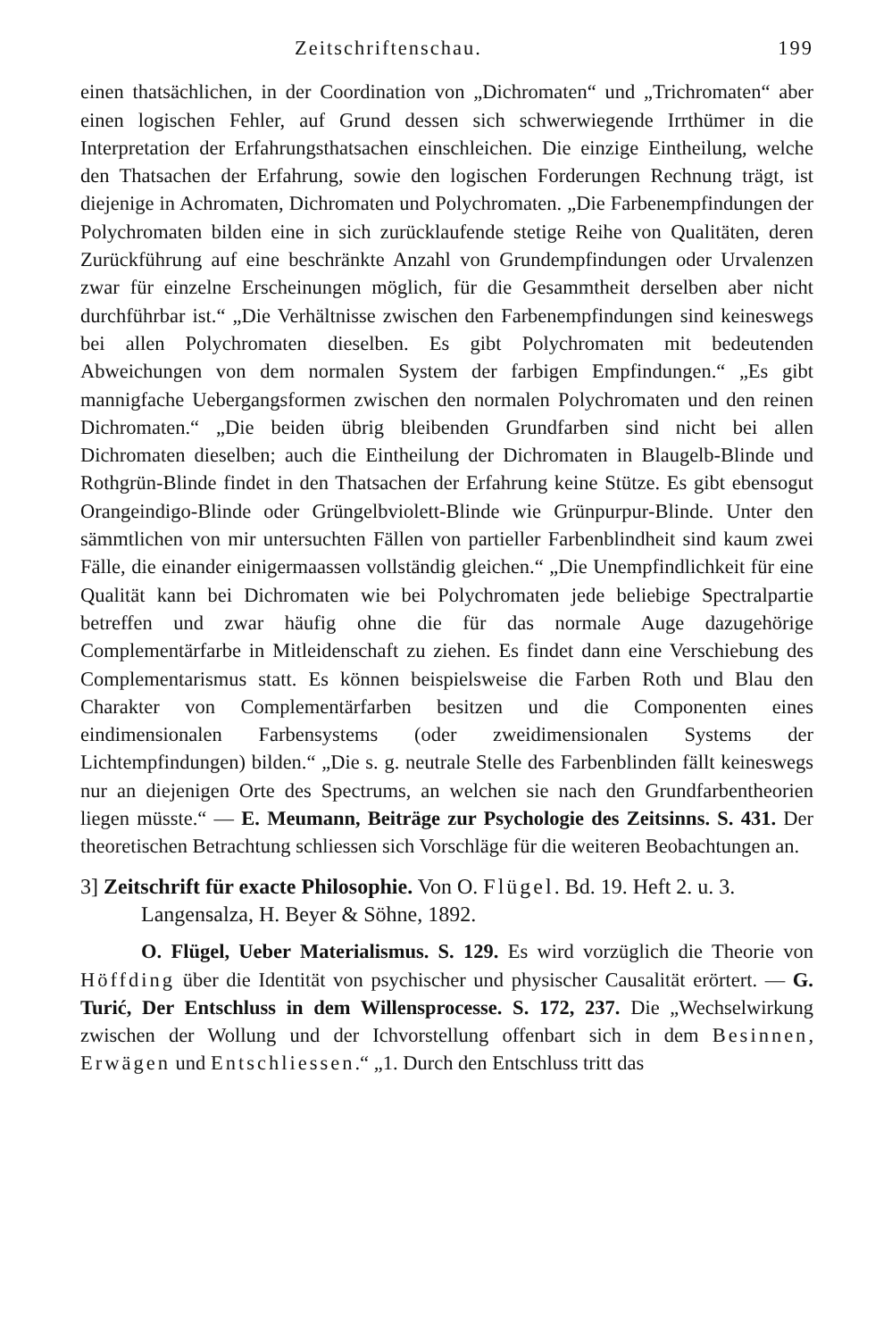Zeitschriftenschau. 199
einen thatsächlichen, in der Coordination von „Dichromaten“ und „Trichromaten“ aber einen logischen Fehler, auf Grund dessen sich schwerwiegende Irrthümer in die Interpretation der Erfahrungsthatsachen einschleichen. Die einzige Eintheilung, welche den Thatsachen der Erfahrung, sowie den logischen Forderungen Rechnung trägt, ist diejenige in Achromaten, Dichromaten und Polychromaten. „Die Farbenempfindungen der Polychromaten bilden eine in sich zurücklaufende stetige Reihe von Qualitäten, deren Zurückführung auf eine beschränkte Anzahl von Grundempfindungen oder Urvalenzen zwar für einzelne Erscheinungen möglich, für die Gesammtheit derselben aber nicht durchführbar ist.“ „Die Verhältnisse zwischen den Farbenempfindungen sind keineswegs bei allen Polychromaten dieselben. Es gibt Polychromaten mit bedeutenden Abweichungen von dem normalen System der farbigen Empfindungen.“ „Es gibt mannigfache Uebergangsformen zwischen den normalen Polychromaten und den reinen Dichromaten.“ „Die beiden übrig bleibenden Grundfarben sind nicht bei allen Dichromaten dieselben; auch die Eintheilung der Dichromaten in Blaugelb-Blinde und Rothgrün-Blinde findet in den Thatsachen der Erfahrung keine Stütze. Es gibt ebensogut Orangeindigo-Blinde oder Grüngelbviolett-Blinde wie Grünpurpur-Blinde. Unter den sämmtlichen von mir untersuchten Fällen von partieller Farbenblindheit sind kaum zwei Fälle, die einander einigermaassen vollständig gleichen.“ „Die Unempfindlichkeit für eine Qualität kann bei Dichromaten wie bei Polychromaten jede beliebige Spectralpartie betreffen und zwar häufig ohne die für das normale Auge dazugehörige Complementärfarbe in Mitleidenschaft zu ziehen. Es findet dann eine Verschiebung des Complementarismus statt. Es können beispielsweise die Farben Roth und Blau den Charakter von Complementärfarben besitzen und die Componenten eines eindimensionalen Farbensystems (oder zweidimensionalen Systems der Lichtempfindungen) bilden.“ „Die s. g. neutrale Stelle des Farbenblinden fällt keineswegs nur an diejenigen Orte des Spectrums, an welchen sie nach den Grundfarbentheorien liegen müsste.“ — E. Meumann, Beiträge zur Psychologie des Zeitsinns. S. 431. Der theoretischen Betrachtung schliessen sich Vorschläge für die weiteren Beobachtungen an.
3] Zeitschrift für exacte Philosophie. Von O. Flügel. Bd. 19. Heft 2. u. 3. Langensalza, H. Beyer & Söhne, 1892.
O. Flügel, Ueber Materialismus. S. 129. Es wird vorzüglich die Theorie von Höffding über die Identität von psychischer und physischer Causalität erörtert. — G. Turić, Der Entschluss in dem Willensprocesse. S. 172, 237. Die „Wechselwirkung zwischen der Wollung und der Ichvorstellung offenbart sich in dem Besinnen, Erwägen und Entschliessen.“ „1. Durch den Entschluss tritt das